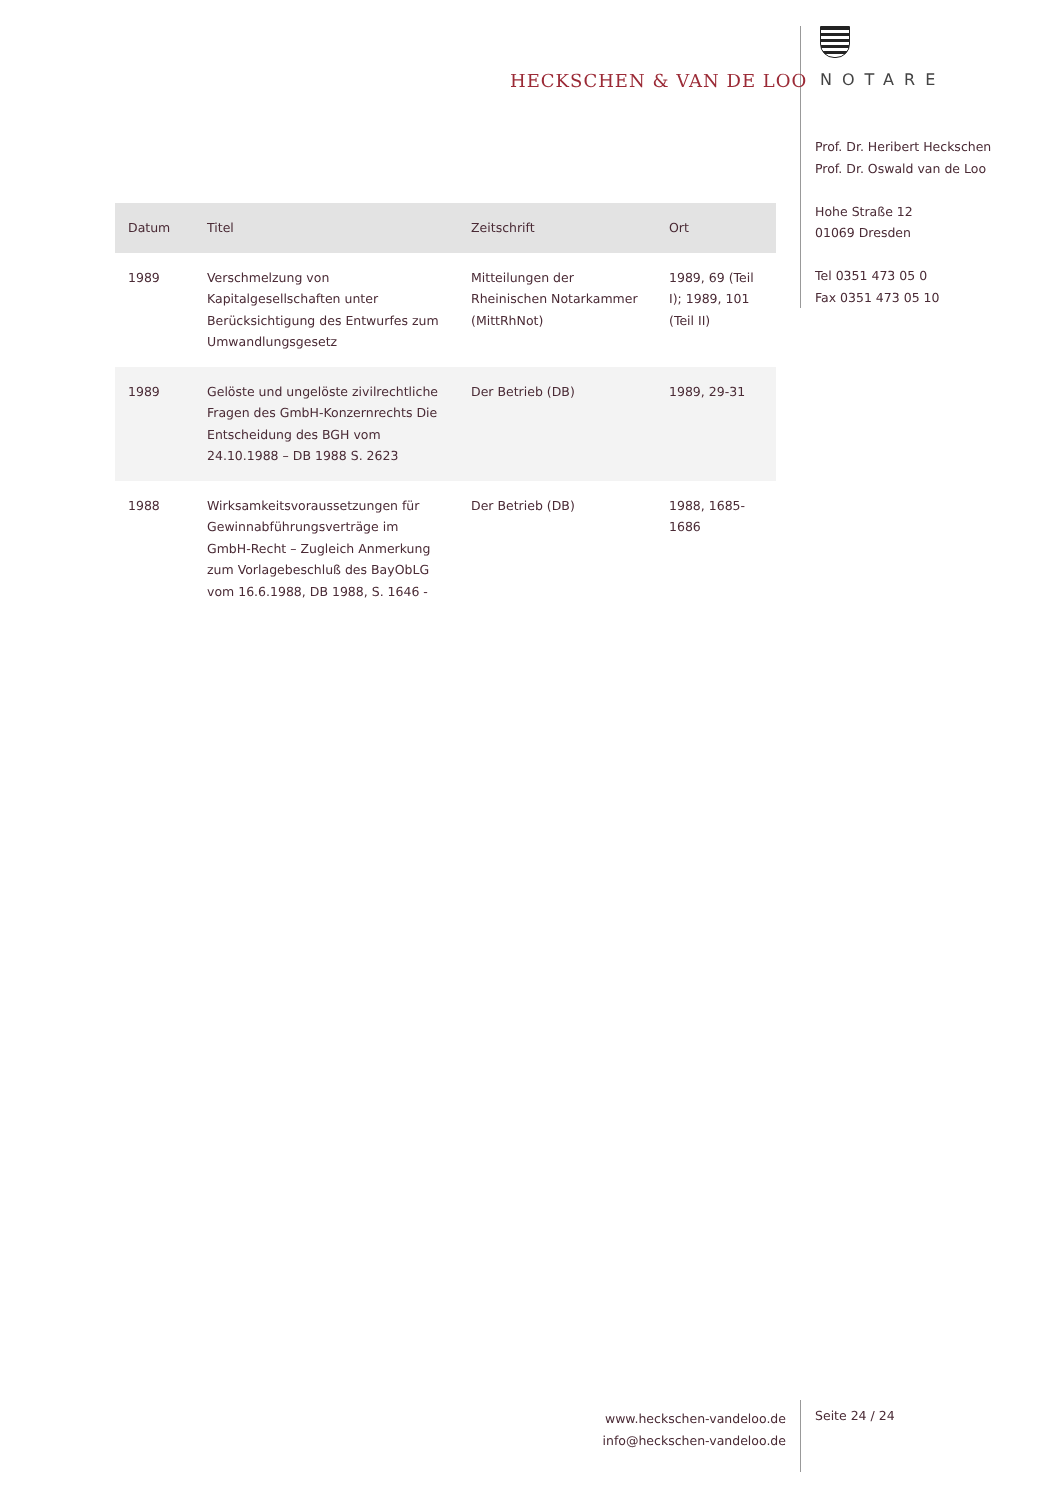HECKSCHEN & VAN DE LOO NOTARE
Prof. Dr. Heribert Heckschen
Prof. Dr. Oswald van de Loo
Hohe Straße 12
01069 Dresden
Tel 0351 473 05 0
Fax 0351 473 05 10
| Datum | Titel | Zeitschrift | Ort |
| --- | --- | --- | --- |
| 1989 | Verschmelzung von Kapitalgesellschaften unter Berücksichtigung des Entwurfes zum Umwandlungsgesetz | Mitteilungen der Rheinischen Notarkammer (MittRhNot) | 1989, 69 (Teil I); 1989, 101 (Teil II) |
| 1989 | Gelöste und ungelöste zivilrechtliche Fragen des GmbH-Konzernrechts Die Entscheidung des BGH vom 24.10.1988 – DB 1988 S. 2623 | Der Betrieb (DB) | 1989, 29-31 |
| 1988 | Wirksamkeitsvoraussetzungen für Gewinnabführungsverträge im GmbH-Recht – Zugleich Anmerkung zum Vorlagebeschluß des BayObLG vom 16.6.1988, DB 1988, S. 1646 - | Der Betrieb (DB) | 1988, 1685-1686 |
www.heckschen-vandeloo.de
info@heckschen-vandeloo.de
Seite 24 / 24